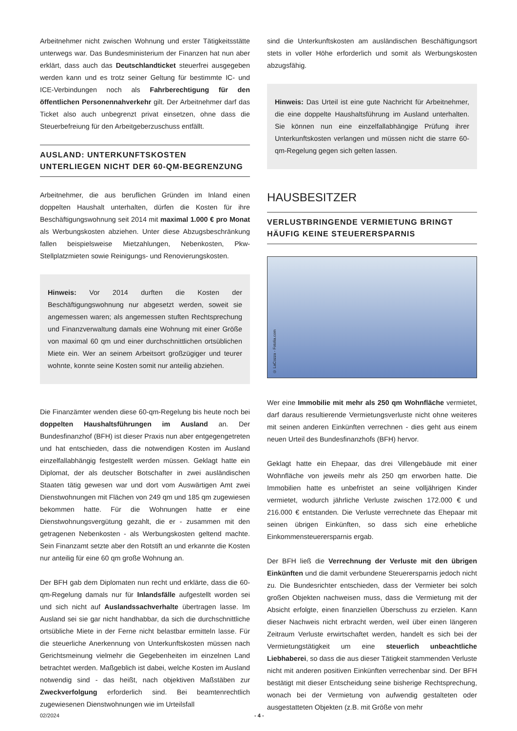Arbeitnehmer nicht zwischen Wohnung und erster Tätigkeitsstätte unterwegs war. Das Bundesministerium der Finanzen hat nun aber erklärt, dass auch das Deutschlandticket steuerfrei ausgegeben werden kann und es trotz seiner Geltung für bestimmte IC- und ICE-Verbindungen noch als Fahrberechtigung für den öffentlichen Personennahverkehr gilt. Der Arbeitnehmer darf das Ticket also auch unbegrenzt privat einsetzen, ohne dass die Steuerbefreiung für den Arbeitgeberzuschuss entfällt.
AUSLAND: UNTERKUNFTSKOSTEN UNTERLIEGEN NICHT DER 60-QM-BEGRENZUNG
Arbeitnehmer, die aus beruflichen Gründen im Inland einen doppelten Haushalt unterhalten, dürfen die Kosten für ihre Beschäftigungswohnung seit 2014 mit maximal 1.000 € pro Monat als Werbungskosten abziehen. Unter diese Abzugsbeschränkung fallen beispielsweise Mietzahlungen, Nebenkosten, Pkw-Stellplatzmieten sowie Reinigungs- und Renovierungskosten.
Hinweis: Vor 2014 durften die Kosten der Beschäftigungswohnung nur abgesetzt werden, soweit sie angemessen waren; als angemessen stuften Rechtsprechung und Finanzverwaltung damals eine Wohnung mit einer Größe von maximal 60 qm und einer durchschnittlichen ortsüblichen Miete ein. Wer an seinem Arbeitsort großzügiger und teurer wohnte, konnte seine Kosten somit nur anteilig abziehen.
Die Finanzämter wenden diese 60-qm-Regelung bis heute noch bei doppelten Haushaltsführungen im Ausland an. Der Bundesfinanzhof (BFH) ist dieser Praxis nun aber entgegengetreten und hat entschieden, dass die notwendigen Kosten im Ausland einzelfallabhängig festgestellt werden müssen. Geklagt hatte ein Diplomat, der als deutscher Botschafter in zwei ausländischen Staaten tätig gewesen war und dort vom Auswärtigen Amt zwei Dienstwohnungen mit Flächen von 249 qm und 185 qm zugewiesen bekommen hatte. Für die Wohnungen hatte er eine Dienstwohnungsvergütung gezahlt, die er - zusammen mit den getragenen Nebenkosten - als Werbungskosten geltend machte. Sein Finanzamt setzte aber den Rotstift an und erkannte die Kosten nur anteilig für eine 60 qm große Wohnung an.
Der BFH gab dem Diplomaten nun recht und erklärte, dass die 60-qm-Regelung damals nur für Inlandsfälle aufgestellt worden sei und sich nicht auf Auslandssachverhalte übertragen lasse. Im Ausland sei sie gar nicht handhabbar, da sich die durchschnittliche ortsübliche Miete in der Ferne nicht belastbar ermitteln lasse. Für die steuerliche Anerkennung von Unterkunftskosten müssen nach Gerichtsmeinung vielmehr die Gegebenheiten im einzelnen Land betrachtet werden. Maßgeblich ist dabei, welche Kosten im Ausland notwendig sind - das heißt, nach objektiven Maßstäben zur Zweckverfolgung erforderlich sind. Bei beamtenrechtlich zugewiesenen Dienstwohnungen wie im Urteilsfall
sind die Unterkunftskosten am ausländischen Beschäftigungsort stets in voller Höhe erforderlich und somit als Werbungskosten abzugsfähig.
Hinweis: Das Urteil ist eine gute Nachricht für Arbeitnehmer, die eine doppelte Haushaltsführung im Ausland unterhalten. Sie können nun eine einzelfallabhängige Prüfung ihrer Unterkunftskosten verlangen und müssen nicht die starre 60-qm-Regelung gegen sich gelten lassen.
HAUSBESITZER
VERLUSTBRINGENDE VERMIETUNG BRINGT HÄUFIG KEINE STEUERERSPARNIS
© LaCozza - Fotolia.com
Wer eine Immobilie mit mehr als 250 qm Wohnfläche vermietet, darf daraus resultierende Vermietungsverluste nicht ohne weiteres mit seinen anderen Einkünften verrechnen - dies geht aus einem neuen Urteil des Bundesfinanzhofs (BFH) hervor.
Geklagt hatte ein Ehepaar, das drei Villengebäude mit einer Wohnfläche von jeweils mehr als 250 qm erworben hatte. Die Immobilien hatte es unbefristet an seine volljährigen Kinder vermietet, wodurch jährliche Verluste zwischen 172.000 € und 216.000 € entstanden. Die Verluste verrechnete das Ehepaar mit seinen übrigen Einkünften, so dass sich eine erhebliche Einkommensteuerersparnis ergab.
Der BFH ließ die Verrechnung der Verluste mit den übrigen Einkünften und die damit verbundene Steuerersparnis jedoch nicht zu. Die Bundesrichter entschieden, dass der Vermieter bei solch großen Objekten nachweisen muss, dass die Vermietung mit der Absicht erfolgte, einen finanziellen Überschuss zu erzielen. Kann dieser Nachweis nicht erbracht werden, weil über einen längeren Zeitraum Verluste erwirtschaftet werden, handelt es sich bei der Vermietungstätigkeit um eine steuerlich unbeachtliche Liebhaberei, so dass die aus dieser Tätigkeit stammenden Verluste nicht mit anderen positiven Einkünften verrechenbar sind. Der BFH bestätigt mit dieser Entscheidung seine bisherige Rechtsprechung, wonach bei der Vermietung von aufwendig gestalteten oder ausgestatteten Objekten (z.B. mit Größe von mehr
02/2024 - 4 -